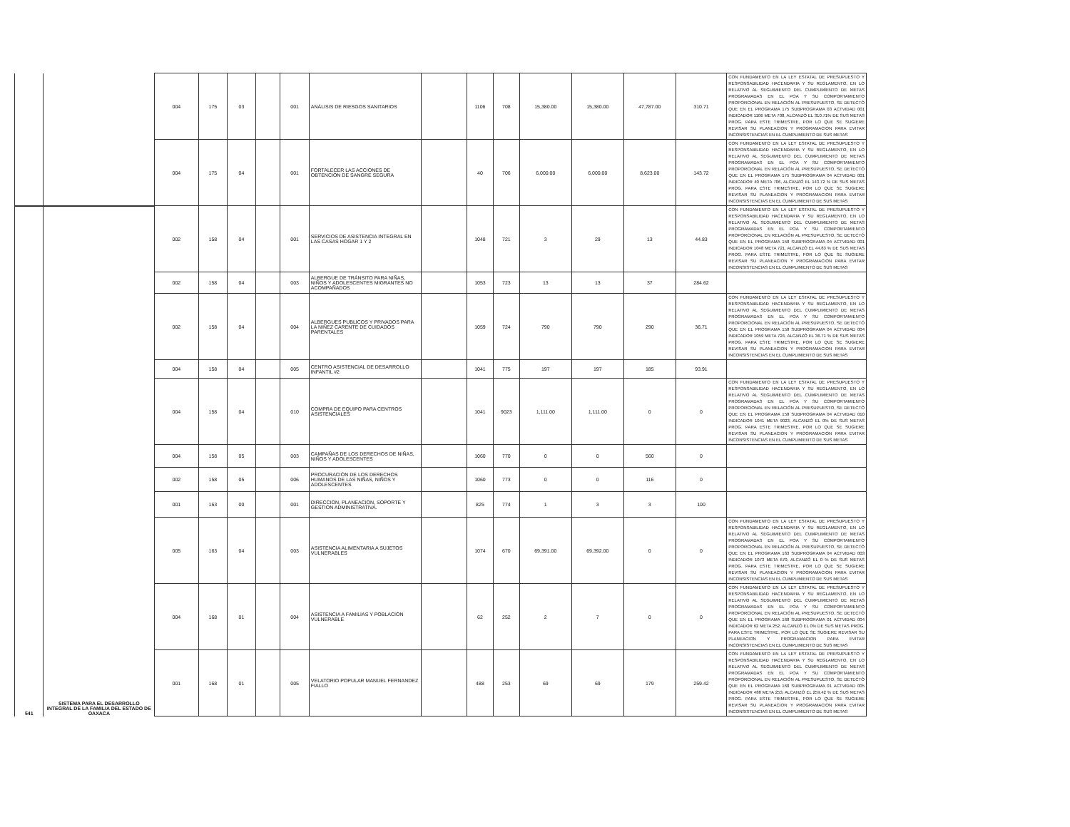| | | 004 | 175 | 03 | | 001 | ANÁLISIS DE RIESGOS SANITARIOS | | 1106 | 708 | 15,380.00 | 15,380.00 | 47,787.00 | 310.71 | CON FUNDAMENTO EN LA LEY ESTATAL DE PRESUPUESTO Y RESPONSABILIDAD HACENDARIA Y SU REGLAMENTO, EN LO RELATIVO AL SEGUIMIENTO DEL CUMPLIMIENTO DE METAS PROGRAMADAS EN EL POA Y SU COMPORTAMIENTO PROPORCIONAL EN RELACIÓN AL PRESUPUESTO, SE DETECTÓ QUE EN EL PROGRAMA 175 SUBPROGRAMA 03 ACTVIDAD 001 INDICADOR 1106 META 708, ALCANZÓ EL 310.71% DE SUS METAS PROG. PARA ESTE TRIMESTRE, POR LO QUE SE SUGIERE REVISAR SU PLANEACION Y PROGRAMACION PARA EVITAR INCONSISTENCIAS EN EL CUMPLIMIENTO DE SUS METAS |
| | | 004 | 175 | 04 | | 001 | FORTALECER LAS ACCIONES DE OBTENCIÓN DE SANGRE SEGURA | | 40 | 706 | 6,000.00 | 6,000.00 | 8,623.00 | 143.72 | CON FUNDAMENTO EN LA LEY ESTATAL DE PRESUPUESTO Y RESPONSABILIDAD HACENDARIA Y SU REGLAMENTO, EN LO RELATIVO AL SEGUIMIENTO DEL CUMPLIMIENTO DE METAS PROGRAMADAS EN EL POA Y SU COMPORTAMIENTO PROPORCIONAL EN RELACIÓN AL PRESUPUESTO, SE DETECTÓ QUE EN EL PROGRAMA 175 SUBPROGRAMA 04 ACTVIDAD 001 INDICADOR 40 META 706, ALCANZÓ EL 143.72 % DE SUS METAS PROG. PARA ESTE TRIMESTRE, POR LO QUE SE SUGIERE REVISAR SU PLANEACION Y PROGRAMACION PARA EVITAR INCONSISTENCIAS EN EL CUMPLIMIENTO DE SUS METAS |
| 541 | SISTEMA PARA EL DESARROLLO INTEGRAL DE LA FAMILIA DEL ESTADO DE OAXACA | 002 | 158 | 04 | | 001 | SERVICIOS DE ASISTENCIA INTEGRAL EN LAS CASAS HOGAR 1 Y 2 | | 1048 | 721 | 3 | 29 | 13 | 44.83 | CON FUNDAMENTO EN LA LEY ESTATAL DE PRESUPUESTO Y RESPONSABILIDAD HACENDARIA Y SU REGLAMENTO, EN LO RELATIVO AL SEGUIMIENTO DEL CUMPLIMIENTO DE METAS PROGRAMADAS EN EL POA Y SU COMPORTAMIENTO PROPORCIONAL EN RELACIÓN AL PRESUPUESTO, SE DETECTÓ QUE EN EL PROGRAMA 158 SUBPROGRAMA 04 ACTVIDAD 001 INDICADOR 1048 META 721, ALCANZÓ EL 44.83 % DE SUS METAS PROG. PARA ESTE TRIMESTRE, POR LO QUE SE SUGIERE REVISAR SU PLANEACION Y PROGRAMACION PARA EVITAR INCONSISTENCIAS EN EL CUMPLIMIENTO DE SUS METAS |
| | | 002 | 158 | 04 | | 003 | ALBERGUE DE TRÁNSITO PARA NIÑAS, NIÑOS Y ADOLESCENTES MIGRANTES NO ACOMPAÑADOS | | 1053 | 723 | 13 | 13 | 37 | 284.62 | |
| | | 002 | 158 | 04 | | 004 | ALBERGUES PUBLICOS Y PRIVADOS PARA LA NIÑEZ CARENTE DE CUIDADOS PARENTALES | | 1059 | 724 | 790 | 790 | 290 | 36.71 | CON FUNDAMENTO EN LA LEY ESTATAL DE PRESUPUESTO Y RESPONSABILIDAD HACENDARIA Y SU REGLAMENTO, EN LO RELATIVO AL SEGUIMIENTO DEL CUMPLIMIENTO DE METAS PROGRAMADAS EN EL POA Y SU COMPORTAMIENTO PROPORCIONAL EN RELACIÓN AL PRESUPUESTO, SE DETECTÓ QUE EN EL PROGRAMA 158 SUBPROGRAMA 04 ACTVIDAD 004 INDICADOR 1059 META 724, ALCANZÓ EL 36.71 % DE SUS METAS PROG. PARA ESTE TRIMESTRE, POR LO QUE SE SUGIERE REVISAR SU PLANEACION Y PROGRAMACION PARA EVITAR INCONSISTENCIAS EN EL CUMPLIMIENTO DE SUS METAS |
| | | 004 | 158 | 04 | | 005 | CENTRO ASISTENCIAL DE DESARROLLO INFANTIL #2 | | 1041 | 775 | 197 | 197 | 185 | 93.91 | |
| | | 004 | 158 | 04 | | 010 | COMPRA DE EQUIPO PARA CENTROS ASISTENCIALES | | 1041 | 9023 | 1,111.00 | 1,111.00 | 0 | 0 | CON FUNDAMENTO EN LA LEY ESTATAL DE PRESUPUESTO Y RESPONSABILIDAD HACENDARIA Y SU REGLAMENTO, EN LO RELATIVO AL SEGUIMIENTO DEL CUMPLIMIENTO DE METAS PROGRAMADAS EN EL POA Y SU COMPORTAMIENTO PROPORCIONAL EN RELACIÓN AL PRESUPUESTO, SE DETECTÓ QUE EN EL PROGRAMA 158 SUBPROGRAMA 04 ACTVIDAD 010 INDICADOR 1041 META 9023, ALCANZÓ EL 0% DE SUS METAS PROG. PARA ESTE TRIMESTRE, POR LO QUE SE SUGIERE REVISAR SU PLANEACION Y PROGRAMACION PARA EVITAR INCONSISTENCIAS EN EL CUMPLIMIENTO DE SUS METAS |
| | | 004 | 158 | 05 | | 003 | CAMPAÑAS DE LOS DERECHOS DE NIÑAS, NIÑOS Y ADOLESCENTES | | 1060 | 770 | 0 | 0 | 560 | 0 | |
| | | 002 | 158 | 05 | | 006 | PROCURACIÓN DE LOS DERECHOS HUMANOS DE LAS NIÑAS, NIÑOS Y ADOLESCENTES | | 1060 | 773 | 0 | 0 | 116 | 0 | |
| | | 001 | 163 | 00 | | 001 | DIRECCION, PLANEACION, SOPORTE Y GESTION ADMINISTRATIVA. | | 825 | 774 | 1 | 3 | 3 | 100 | |
| | | 005 | 163 | 04 | | 003 | ASISTENCIA ALIMENTARIA A SUJETOS VULNERABLES | | 1074 | 670 | 69,391.00 | 69,392.00 | 0 | 0 | CON FUNDAMENTO EN LA LEY ESTATAL DE PRESUPUESTO Y RESPONSABILIDAD HACENDARIA Y SU REGLAMENTO, EN LO RELATIVO AL SEGUIMIENTO DEL CUMPLIMIENTO DE METAS PROGRAMADAS EN EL POA Y SU COMPORTAMIENTO PROPORCIONAL EN RELACIÓN AL PRESUPUESTO, SE DETECTÓ QUE EN EL PROGRAMA 163 SUBPROGRAMA 04 ACTVIDAD 003 INDICADOR 1073 META 670, ALCANZÓ EL 0 % DE SUS METAS PROG. PARA ESTE TRIMESTRE, POR LO QUE SE SUGIERE REVISAR SU PLANEACION Y PROGRAMACION PARA EVITAR INCONSISTENCIAS EN EL CUMPLIMIENTO DE SUS METAS |
| | | 004 | 168 | 01 | | 004 | ASISTENCIA A FAMILIAS Y POBLACIÓN VULNERABLE | | 62 | 252 | 2 | 7 | 0 | 0 | CON FUNDAMENTO EN LA LEY ESTATAL DE PRESUPUESTO Y RESPONSABILIDAD HACENDARIA Y SU REGLAMENTO, EN LO RELATIVO AL SEGUIMIENTO DEL CUMPLIMIENTO DE METAS PROGRAMADAS EN EL POA Y SU COMPORTAMIENTO PROPORCIONAL EN RELACIÓN AL PRESUPUESTO, SE DETECTÓ QUE EN EL PROGRAMA 168 SUBPROGRAMA 01 ACTVIDAD 004 INDICADOR 62 META 252, ALCANZÓ EL 0% DE SUS METAS PROG. PARA ESTE TRIMESTRE, POR LO QUE SE SUGIERE REVISAR SU PLANEACION Y PROGRAMACION PARA EVITAR INCONSISTENCIAS EN EL CUMPLIMIENTO DE SUS METAS |
| | | 001 | 168 | 01 | | 005 | VELATORIO POPULAR MANUEL FERNANDEZ FIALLO | | 488 | 253 | 69 | 69 | 179 | 259.42 | CON FUNDAMENTO EN LA LEY ESTATAL DE PRESUPUESTO Y RESPONSABILIDAD HACENDARIA Y SU REGLAMENTO, EN LO RELATIVO AL SEGUIMIENTO DEL CUMPLIMIENTO DE METAS PROGRAMADAS EN EL POA Y SU COMPORTAMIENTO PROPORCIONAL EN RELACIÓN AL PRESUPUESTO, SE DETECTÓ QUE EN EL PROGRAMA 168 SUBPROGRAMA 01 ACTVIDAD 005 INDICADOR 488 META 253, ALCANZÓ EL 259.42 % DE SUS METAS PROG. PARA ESTE TRIMESTRE, POR LO QUE SE SUGIERE REVISAR SU PLANEACION Y PROGRAMACION PARA EVITAR INCONSISTENCIAS EN EL CUMPLIMIENTO DE SUS METAS |